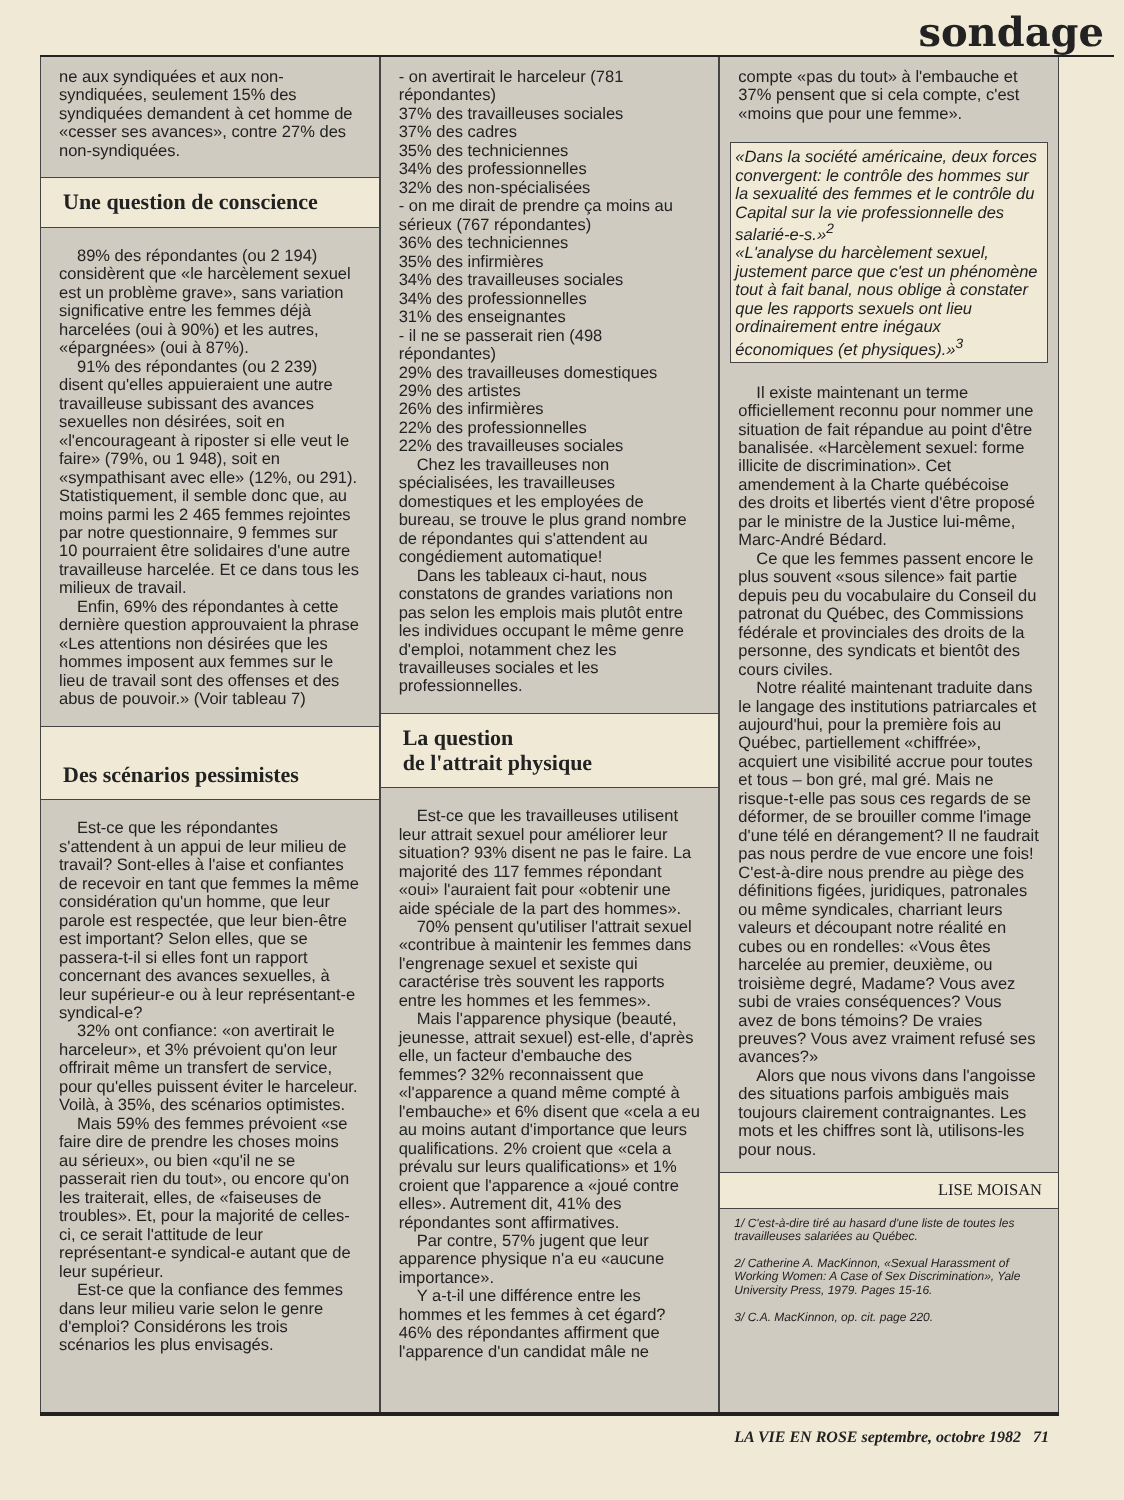sondage
ne aux syndiquées et aux non-syndiquées, seulement 15% des syndiquées demandent à cet homme de «cesser ses avances», contre 27% des non-syndiquées.
Une question de conscience
89% des répondantes (ou 2 194) considèrent que «le harcèlement sexuel est un problème grave», sans variation significative entre les femmes déjà harcelées (oui à 90%) et les autres, «épargnées» (oui à 87%).
91% des répondantes (ou 2 239) disent qu'elles appuieraient une autre travailleuse subissant des avances sexuelles non désirées, soit en «l'encourageant à riposter si elle veut le faire» (79%, ou 1 948), soit en «sympathisant avec elle» (12%, ou 291). Statistiquement, il semble donc que, au moins parmi les 2 465 femmes rejointes par notre questionnaire, 9 femmes sur 10 pourraient être solidaires d'une autre travailleuse harcelée. Et ce dans tous les milieux de travail.
Enfin, 69% des répondantes à cette dernière question approuvaient la phrase «Les attentions non désirées que les hommes imposent aux femmes sur le lieu de travail sont des offenses et des abus de pouvoir.» (Voir tableau 7)
Des scénarios pessimistes
Est-ce que les répondantes s'attendent à un appui de leur milieu de travail? Sont-elles à l'aise et confiantes de recevoir en tant que femmes la même considération qu'un homme, que leur parole est respectée, que leur bien-être est important? Selon elles, que se passera-t-il si elles font un rapport concernant des avances sexuelles, à leur supérieur-e ou à leur représentant-e syndical-e?
32% ont confiance: «on avertirait le harceleur», et 3% prévoient qu'on leur offrirait même un transfert de service, pour qu'elles puissent éviter le harceleur. Voilà, à 35%, des scénarios optimistes.
Mais 59% des femmes prévoient «se faire dire de prendre les choses moins au sérieux», ou bien «qu'il ne se passerait rien du tout», ou encore qu'on les traiterait, elles, de «faiseuses de troubles». Et, pour la majorité de celles-ci, ce serait l'attitude de leur représentant-e syndical-e autant que de leur supérieur.
Est-ce que la confiance des femmes dans leur milieu varie selon le genre d'emploi? Considérons les trois scénarios les plus envisagés.
- on avertirait le harceleur (781 répondantes)
37% des travailleuses sociales
37% des cadres
35% des techniciennes
34% des professionnelles
32% des non-spécialisées
- on me dirait de prendre ça moins au sérieux (767 répondantes)
36% des techniciennes
35% des infirmières
34% des travailleuses sociales
34% des professionnelles
31% des enseignantes
- il ne se passerait rien (498 répondantes)
29% des travailleuses domestiques
29% des artistes
26% des infirmières
22% des professionnelles
22% des travailleuses sociales
Chez les travailleuses non spécialisées, les travailleuses domestiques et les employées de bureau, se trouve le plus grand nombre de répondantes qui s'attendent au congédiement automatique!
Dans les tableaux ci-haut, nous constatons de grandes variations non pas selon les emplois mais plutôt entre les individues occupant le même genre d'emploi, notamment chez les travailleuses sociales et les professionnelles.
La question
de l'attrait physique
Est-ce que les travailleuses utilisent leur attrait sexuel pour améliorer leur situation? 93% disent ne pas le faire. La majorité des 117 femmes répondant «oui» l'auraient fait pour «obtenir une aide spéciale de la part des hommes».
70% pensent qu'utiliser l'attrait sexuel «contribue à maintenir les femmes dans l'engrenage sexuel et sexiste qui caractérise très souvent les rapports entre les hommes et les femmes».
Mais l'apparence physique (beauté, jeunesse, attrait sexuel) est-elle, d'après elle, un facteur d'embauche des femmes? 32% reconnaissent que «l'apparence a quand même compté à l'embauche» et 6% disent que «cela a eu au moins autant d'importance que leurs qualifications. 2% croient que «cela a prévalu sur leurs qualifications» et 1% croient que l'apparence a «joué contre elles». Autrement dit, 41% des répondantes sont affirmatives.
Par contre, 57% jugent que leur apparence physique n'a eu «aucune importance».
Y a-t-il une différence entre les hommes et les femmes à cet égard? 46% des répondantes affirment que l'apparence d'un candidat mâle ne
compte «pas du tout» à l'embauche et 37% pensent que si cela compte, c'est «moins que pour une femme».
«Dans la société américaine, deux forces convergent: le contrôle des hommes sur la sexualité des femmes et le contrôle du Capital sur la vie professionnelle des salarié-e-s.»<sup>2</sup>
«L'analyse du harcèlement sexuel, justement parce que c'est un phénomène tout à fait banal, nous oblige à constater que les rapports sexuels ont lieu ordinairement entre inégaux économiques (et physiques).»<sup>3</sup>
Il existe maintenant un terme officiellement reconnu pour nommer une situation de fait répandue au point d'être banalisée. «Harcèlement sexuel: forme illicite de discrimination». Cet amendement à la Charte québécoise des droits et libertés vient d'être proposé par le ministre de la Justice lui-même, Marc-André Bédard.
Ce que les femmes passent encore le plus souvent «sous silence» fait partie depuis peu du vocabulaire du Conseil du patronat du Québec, des Commissions fédérale et provinciales des droits de la personne, des syndicats et bientôt des cours civiles.
Notre réalité maintenant traduite dans le langage des institutions patriarcales et aujourd'hui, pour la première fois au Québec, partiellement «chiffrée», acquiert une visibilité accrue pour toutes et tous – bon gré, mal gré. Mais ne risque-t-elle pas sous ces regards de se déformer, de se brouiller comme l'image d'une télé en dérangement? Il ne faudrait pas nous perdre de vue encore une fois! C'est-à-dire nous prendre au piège des définitions figées, juridiques, patronales ou même syndicales, charriant leurs valeurs et découpant notre réalité en cubes ou en rondelles: «Vous êtes harcelée au premier, deuxième, ou troisième degré, Madame? Vous avez subi de vraies conséquences? Vous avez de bons témoins? De vraies preuves? Vous avez vraiment refusé ses avances?»
Alors que nous vivons dans l'angoisse des situations parfois ambiguës mais toujours clairement contraignantes. Les mots et les chiffres sont là, utilisons-les pour nous.
LISE MOISAN
1/ C'est-à-dire tiré au hasard d'une liste de toutes les travailleuses salariées au Québec.
2/ Catherine A. MacKinnon, «Sexual Harassment of Working Women: A Case of Sex Discrimination», Yale University Press, 1979. Pages 15-16.
3/ C.A. MacKinnon, op. cit. page 220.
LA VIE EN ROSE septembre, octobre 1982 71